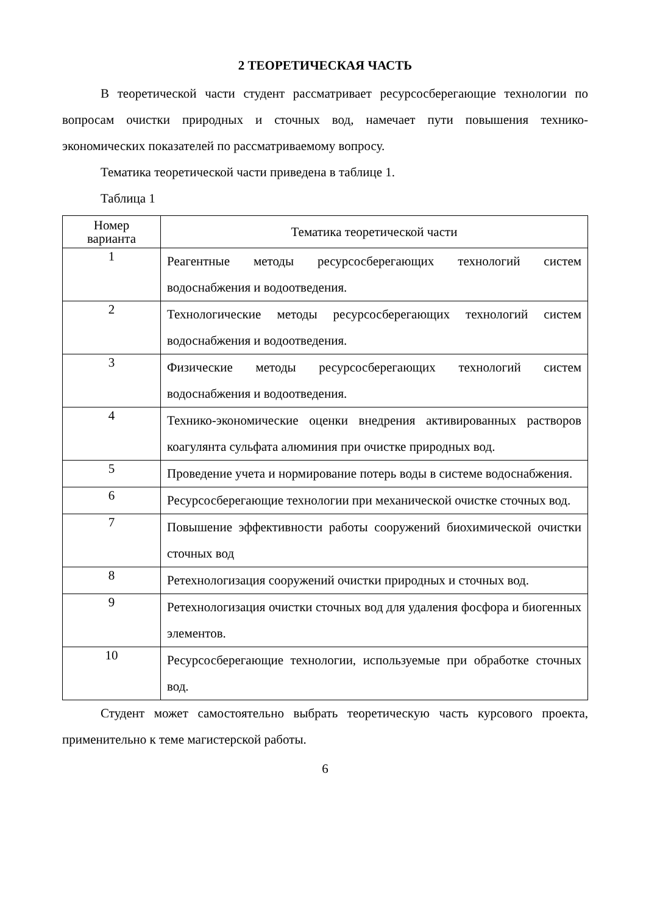2 ТЕОРЕТИЧЕСКАЯ ЧАСТЬ
В теоретической части студент рассматривает ресурсосберегающие технологии по вопросам очистки природных и сточных вод, намечает пути повышения технико-экономических показателей по рассматриваемому вопросу.
Тематика теоретической части приведена в таблице 1.
Таблица 1
| Номер варианта | Тематика теоретической части |
| --- | --- |
| 1 | Реагентные методы ресурсосберегающих технологий систем водоснабжения и водоотведения. |
| 2 | Технологические методы ресурсосберегающих технологий систем водоснабжения и водоотведения. |
| 3 | Физические методы ресурсосберегающих технологий систем водоснабжения и водоотведения. |
| 4 | Технико-экономические оценки внедрения активированных растворов коагулянта сульфата алюминия при очистке природных вод. |
| 5 | Проведение учета и нормирование потерь воды в системе водоснабжения. |
| 6 | Ресурсосберегающие технологии при механической очистке сточных вод. |
| 7 | Повышение эффективности работы сооружений биохимической очистки сточных вод |
| 8 | Ретехнологизация сооружений очистки природных и сточных вод. |
| 9 | Ретехнологизация очистки сточных вод для удаления фосфора и биогенных элементов. |
| 10 | Ресурсосберегающие технологии, используемые при обработке сточных вод. |
Студент может самостоятельно выбрать теоретическую часть курсового проекта, применительно к теме магистерской работы.
6